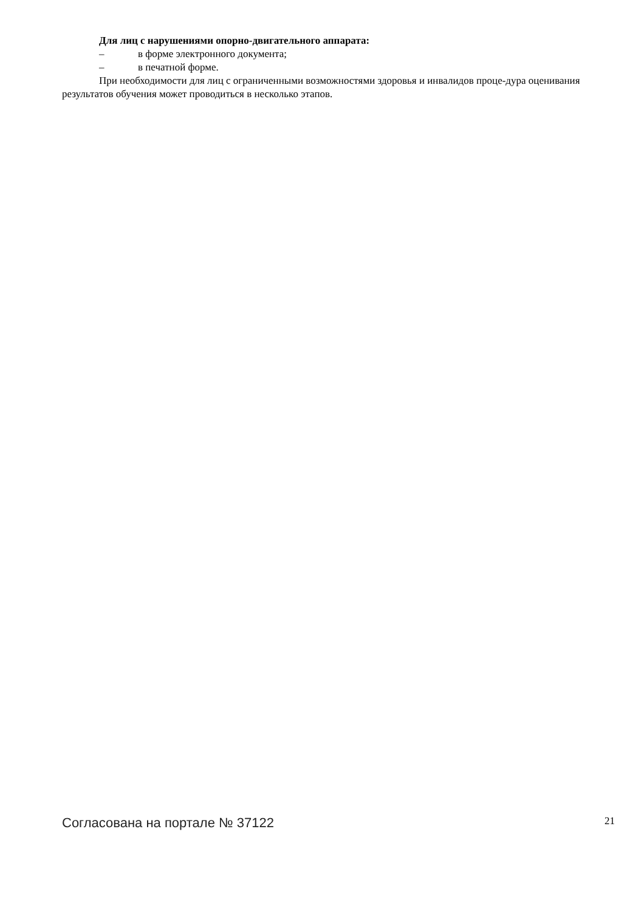Для лиц с нарушениями опорно-двигательного аппарата:
– в форме электронного документа;
– в печатной форме.
При необходимости для лиц с ограниченными возможностями здоровья и инвалидов проце-дура оценивания результатов обучения может проводиться в несколько этапов.
Согласована на портале № 37122 21